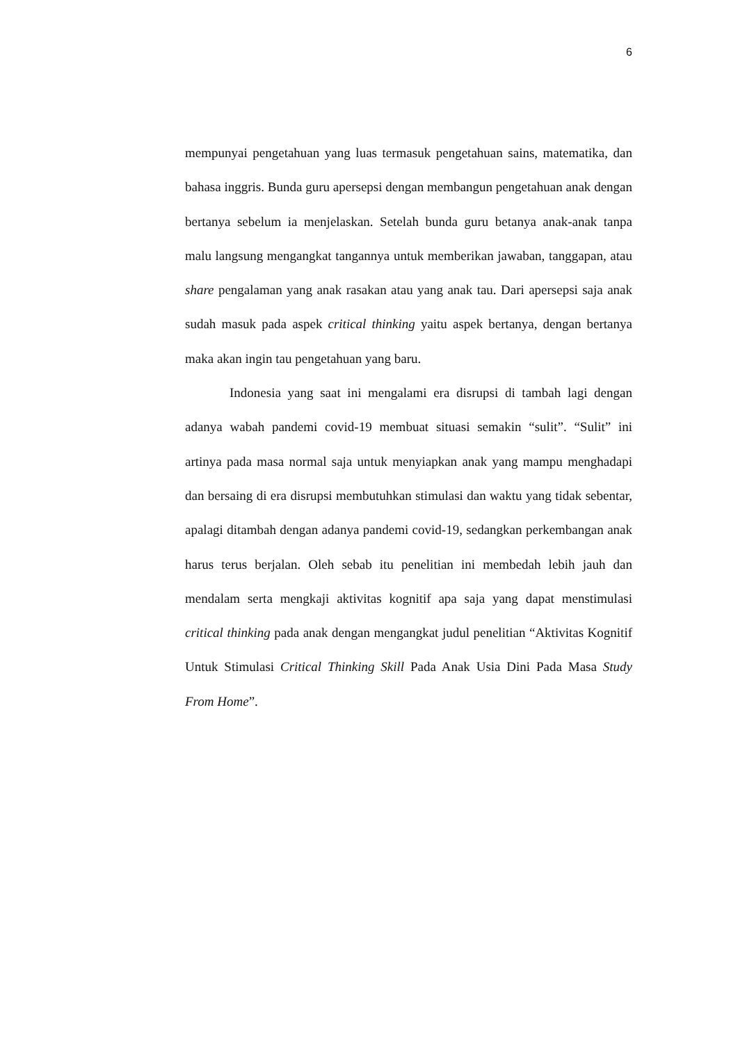6
mempunyai pengetahuan yang luas termasuk pengetahuan sains, matematika, dan bahasa inggris. Bunda guru apersepsi dengan membangun pengetahuan anak dengan bertanya sebelum ia menjelaskan. Setelah bunda guru betanya anak-anak tanpa malu langsung mengangkat tangannya untuk memberikan jawaban, tanggapan, atau share pengalaman yang anak rasakan atau yang anak tau. Dari apersepsi saja anak sudah masuk pada aspek critical thinking yaitu aspek bertanya, dengan bertanya maka akan ingin tau pengetahuan yang baru.
Indonesia yang saat ini mengalami era disrupsi di tambah lagi dengan adanya wabah pandemi covid-19 membuat situasi semakin “sulit”. “Sulit” ini artinya pada masa normal saja untuk menyiapkan anak yang mampu menghadapi dan bersaing di era disrupsi membutuhkan stimulasi dan waktu yang tidak sebentar, apalagi ditambah dengan adanya pandemi covid-19, sedangkan perkembangan anak harus terus berjalan. Oleh sebab itu penelitian ini membedah lebih jauh dan mendalam serta mengkaji aktivitas kognitif apa saja yang dapat menstimulasi critical thinking pada anak dengan mengangkat judul penelitian “Aktivitas Kognitif Untuk Stimulasi Critical Thinking Skill Pada Anak Usia Dini Pada Masa Study From Home”.